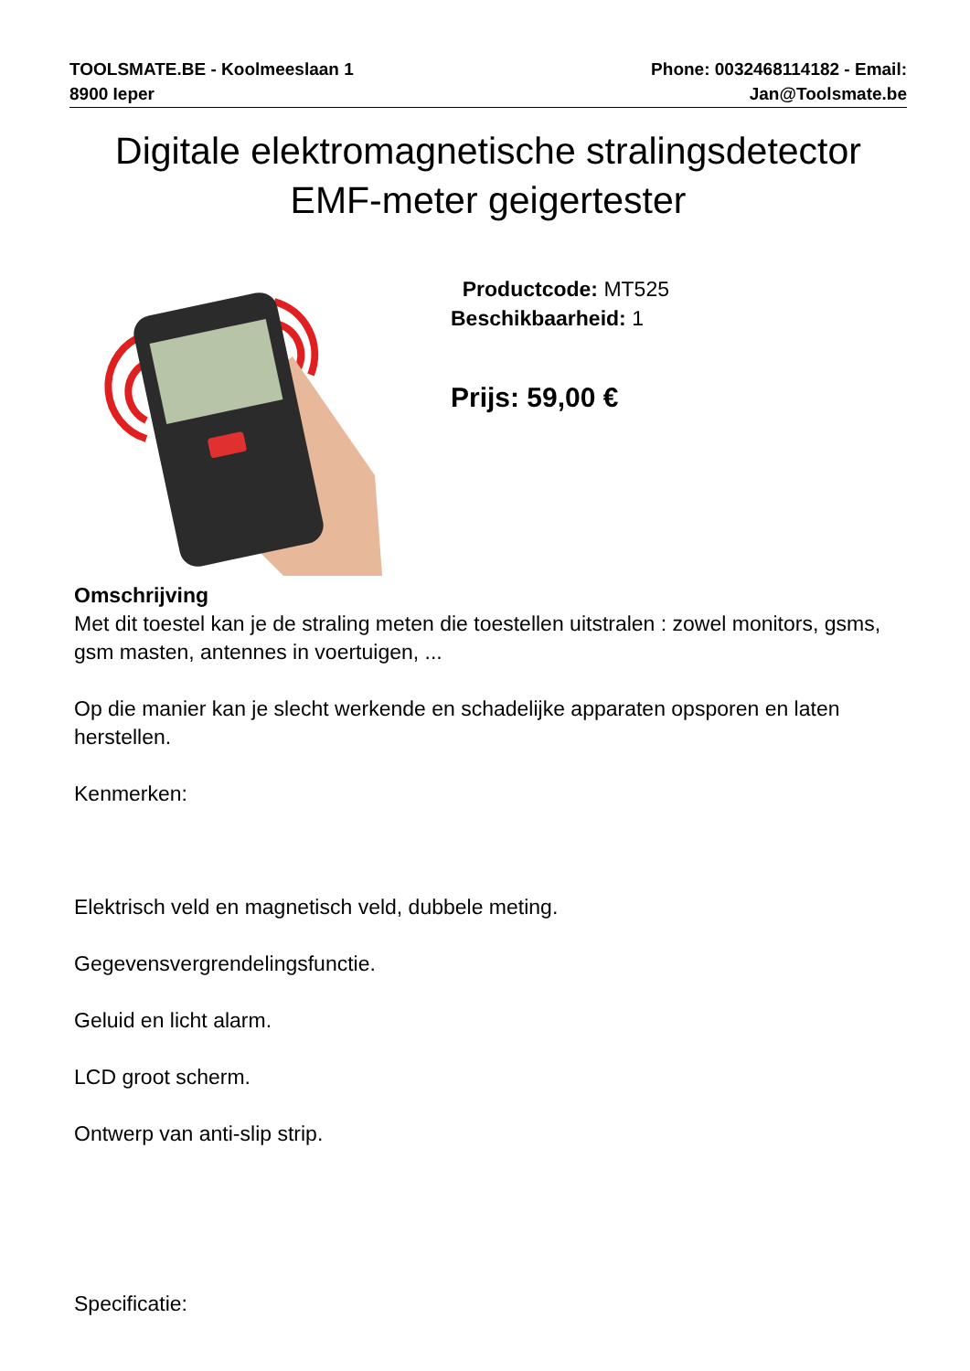TOOLSMATE.BE - Koolmeeslaan 1
8900 Ieper
Phone: 0032468114182 - Email:
Jan@Toolsmate.be
Digitale elektromagnetische stralingsdetector EMF-meter geigertester
Productcode: MT525
Beschikbaarheid: 1
Prijs: 59,00 €
Omschrijving
Met dit toestel kan je de straling meten die toestellen uitstralen : zowel monitors, gsms, gsm masten, antennes in voertuigen, ...
Op die manier kan je slecht werkende en schadelijke apparaten opsporen en laten herstellen.
Kenmerken:
Elektrisch veld en magnetisch veld, dubbele meting.
Gegevensvergrendelingsfunctie.
Geluid en licht alarm.
LCD groot scherm.
Ontwerp van anti-slip strip.
Specificatie: